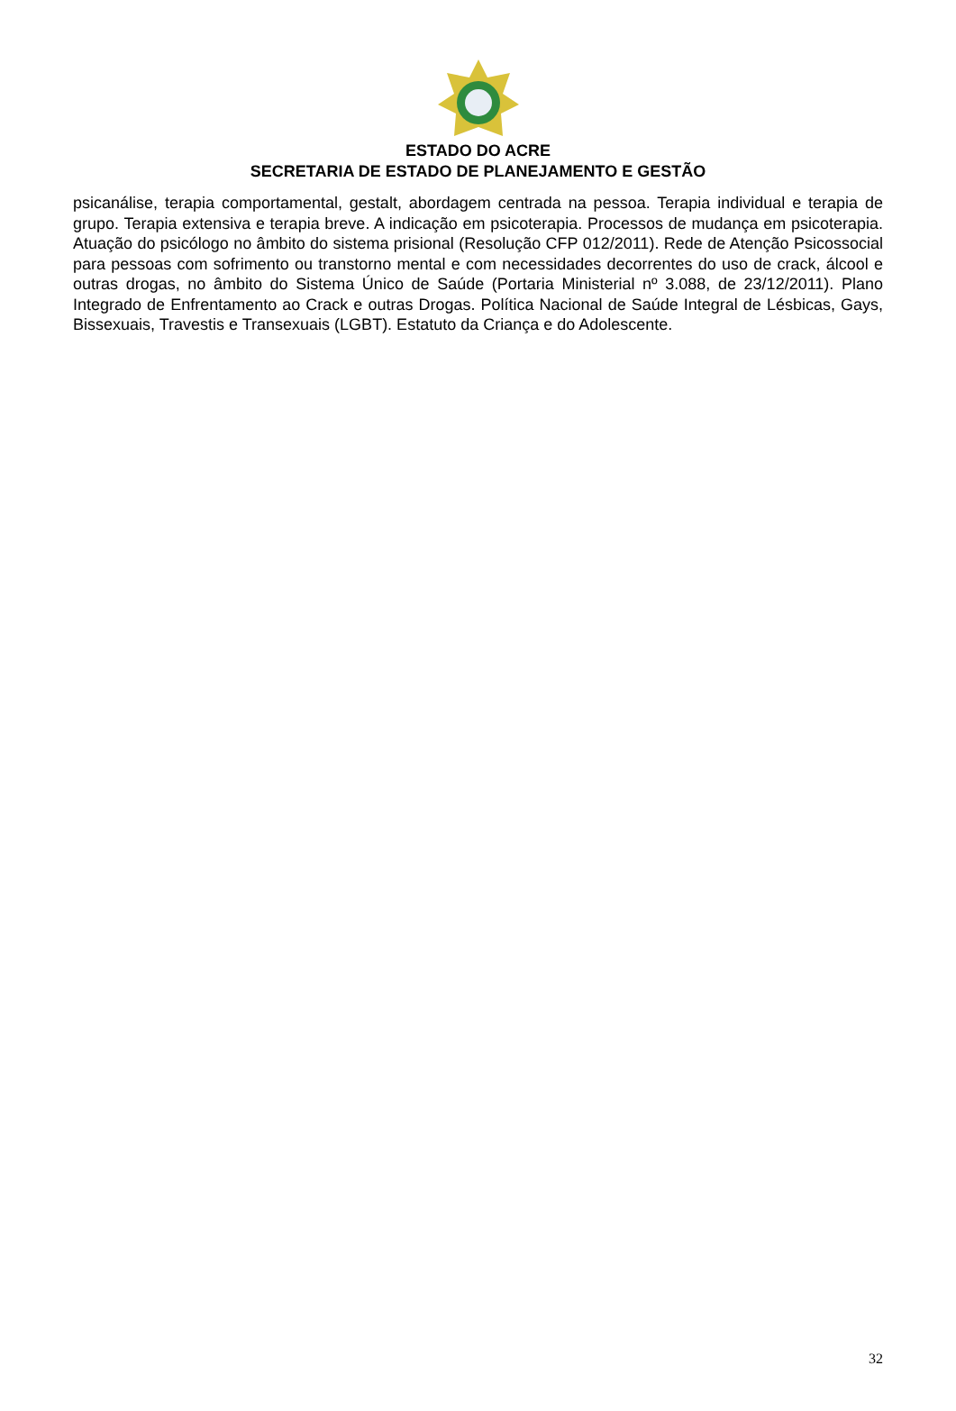ESTADO DO ACRE
SECRETARIA DE ESTADO DE PLANEJAMENTO E GESTÃO
psicanálise, terapia comportamental, gestalt, abordagem centrada na pessoa. Terapia individual e terapia de grupo. Terapia extensiva e terapia breve. A indicação em psicoterapia. Processos de mudança em psicoterapia. Atuação do psicólogo no âmbito do sistema prisional (Resolução CFP 012/2011). Rede de Atenção Psicossocial para pessoas com sofrimento ou transtorno mental e com necessidades decorrentes do uso de crack, álcool e outras drogas, no âmbito do Sistema Único de Saúde (Portaria Ministerial nº 3.088, de 23/12/2011). Plano Integrado de Enfrentamento ao Crack e outras Drogas. Política Nacional de Saúde Integral de Lésbicas, Gays, Bissexuais, Travestis e Transexuais (LGBT). Estatuto da Criança e do Adolescente.
32